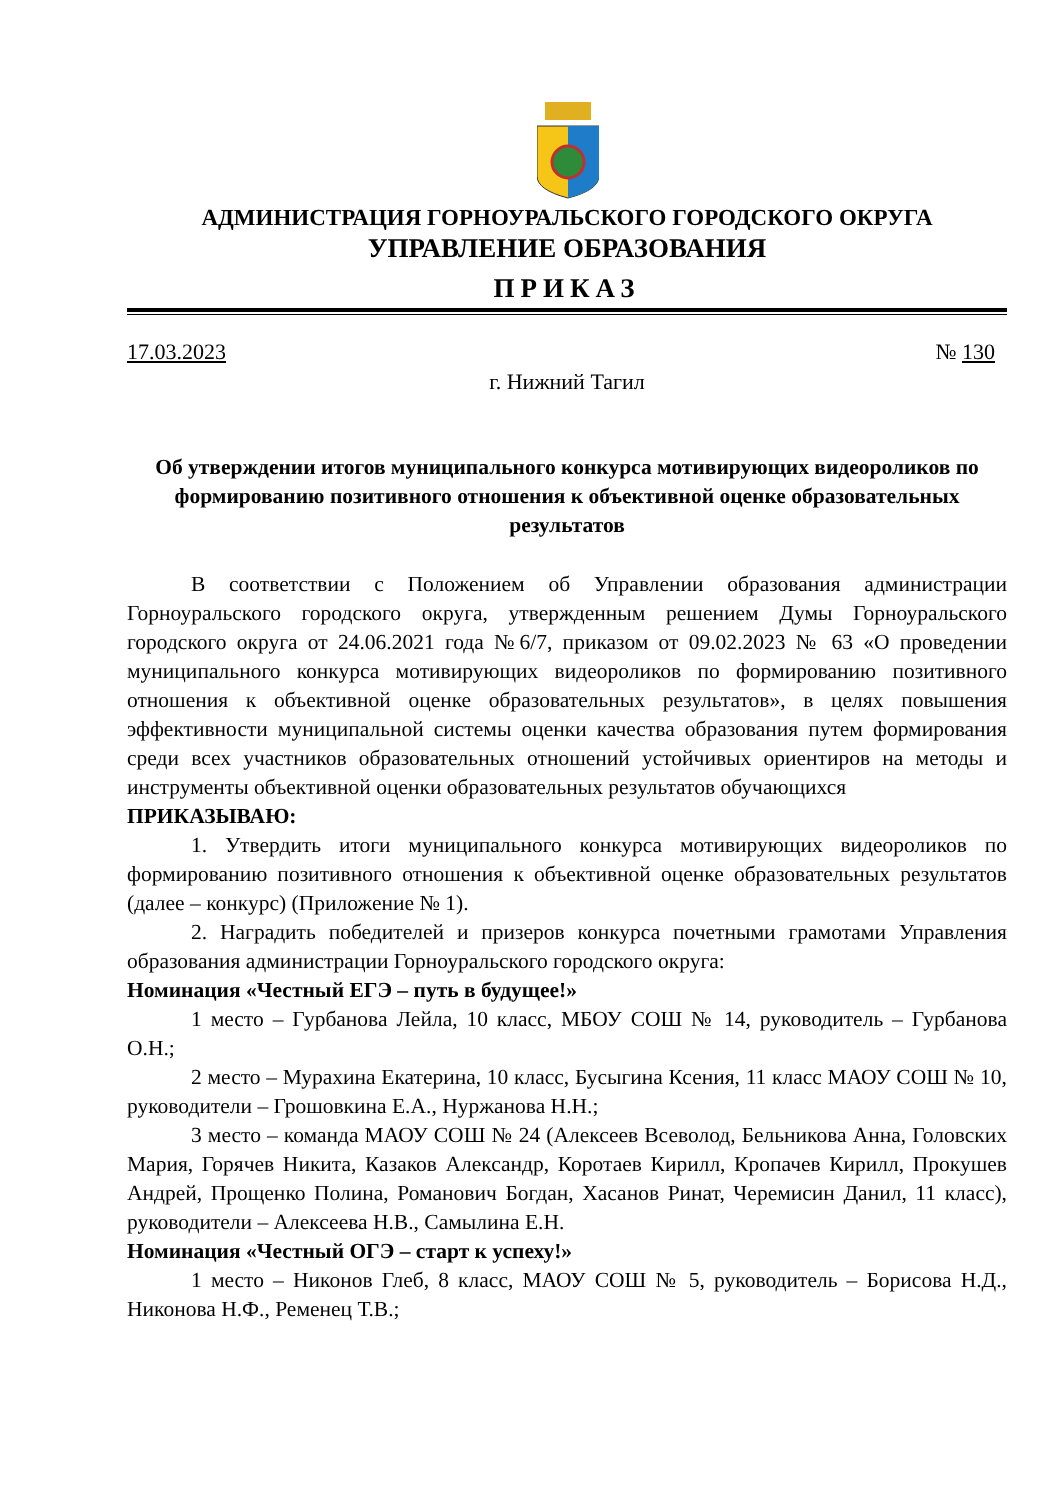АДМИНИСТРАЦИЯ ГОРНОУРАЛЬСКОГО ГОРОДСКОГО ОКРУГА
УПРАВЛЕНИЕ ОБРАЗОВАНИЯ
ПРИКАЗ
17.03.2023 № 130
г. Нижний Тагил
Об утверждении итогов муниципального конкурса мотивирующих видеороликов по формированию позитивного отношения к объективной оценке образовательных результатов
В соответствии с Положением об Управлении образования администрации Горноуральского городского округа, утвержденным решением Думы Горноуральского городского округа от 24.06.2021 года №6/7, приказом от 09.02.2023 № 63 «О проведении муниципального конкурса мотивирующих видеороликов по формированию позитивного отношения к объективной оценке образовательных результатов», в целях повышения эффективности муниципальной системы оценки качества образования путем формирования среди всех участников образовательных отношений устойчивых ориентиров на методы и инструменты объективной оценки образовательных результатов обучающихся
ПРИКАЗЫВАЮ:
1. Утвердить итоги муниципального конкурса мотивирующих видеороликов по формированию позитивного отношения к объективной оценке образовательных результатов (далее – конкурс) (Приложение № 1).
2. Наградить победителей и призеров конкурса почетными грамотами Управления образования администрации Горноуральского городского округа:
Номинация «Честный ЕГЭ – путь в будущее!»
1 место – Гурбанова Лейла, 10 класс, МБОУ СОШ № 14, руководитель – Гурбанова О.Н.;
2 место – Мурахина Екатерина, 10 класс, Бусыгина Ксения, 11 класс МАОУ СОШ № 10, руководители – Грошовкина Е.А., Нуржанова Н.Н.;
3 место – команда МАОУ СОШ № 24 (Алексеев Всеволод, Бельникова Анна, Головских Мария, Горячев Никита, Казаков Александр, Коротаев Кирилл, Кропачев Кирилл, Прокушев Андрей, Прощенко Полина, Романович Богдан, Хасанов Ринат, Черемисин Данил, 11 класс), руководители – Алексеева Н.В., Самылина Е.Н.
Номинация «Честный ОГЭ – старт к успеху!»
1 место – Никонов Глеб, 8 класс, МАОУ СОШ № 5, руководитель – Борисова Н.Д., Никонова Н.Ф., Ременец Т.В.;